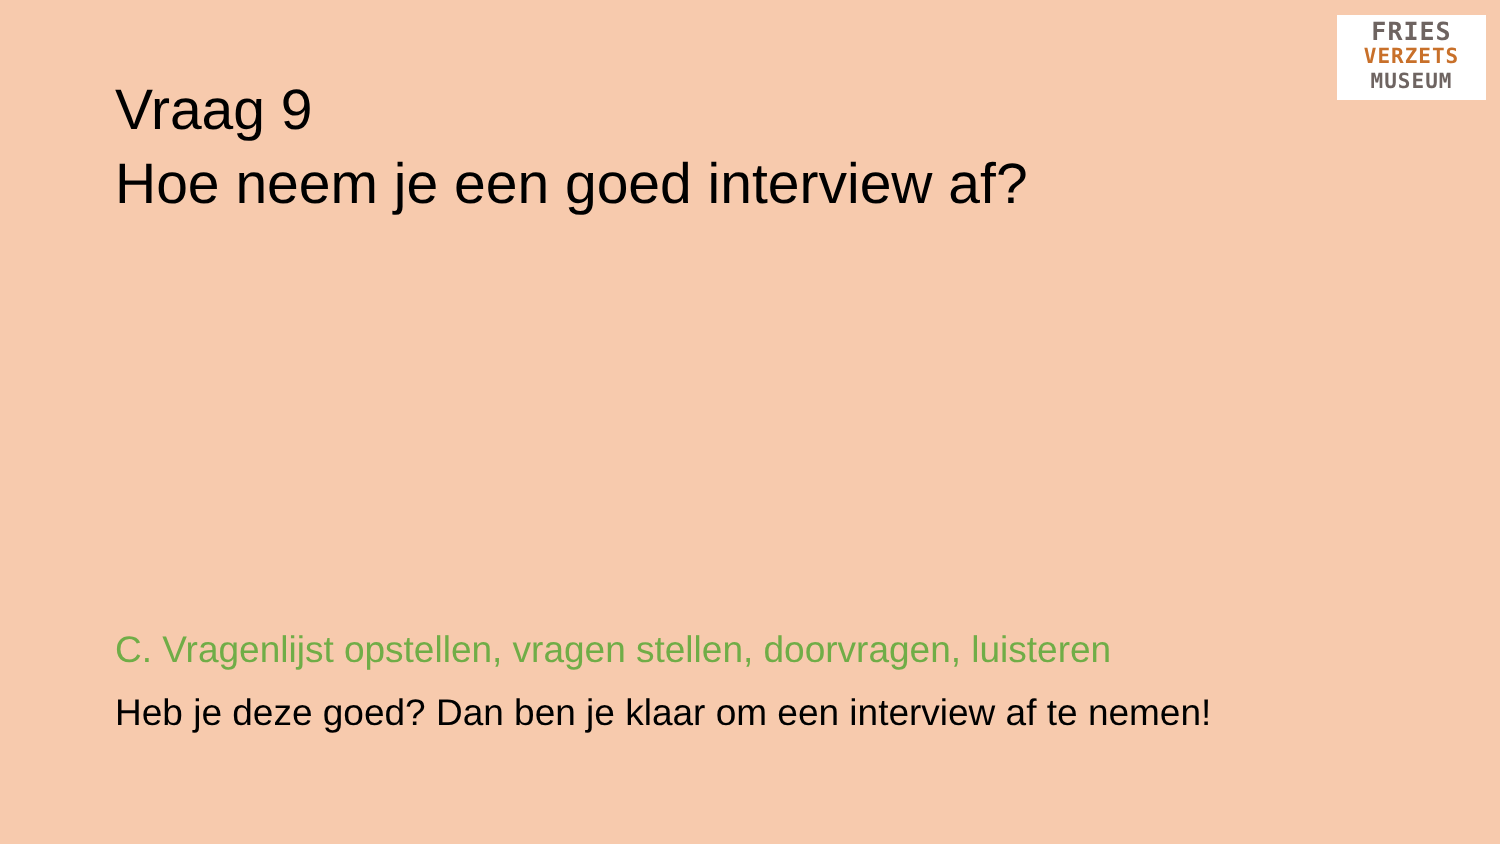FRIES
VERZETS
MUSEUM
Vraag 9
Hoe neem je een goed interview af?
C. Vragenlijst opstellen, vragen stellen, doorvragen, luisteren
Heb je deze goed? Dan ben je klaar om een interview af te nemen!